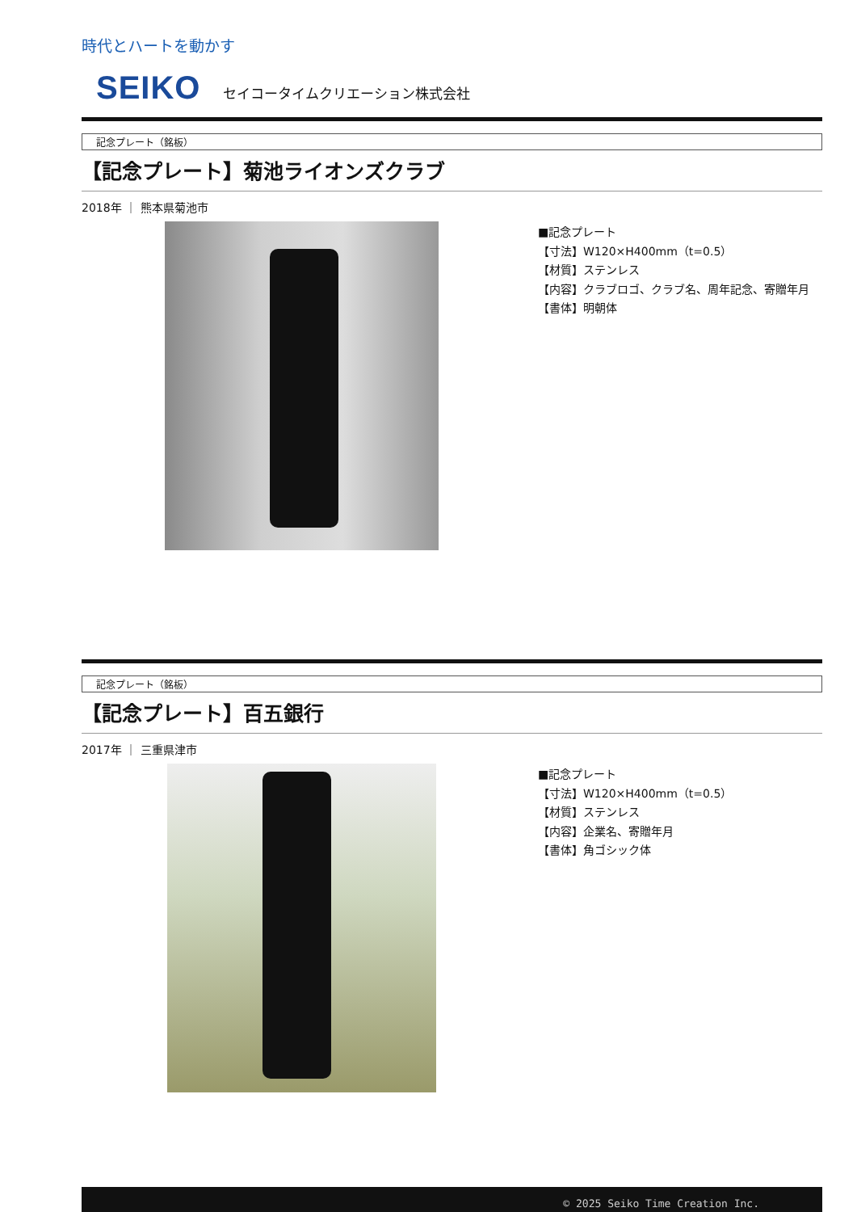時代とハートを動かす
SEIKO セイコータイムクリエーション株式会社
記念プレート（銘板）
【記念プレート】菊池ライオンズクラブ
2018年 ｜ 熊本県菊池市
■記念プレート
【寸法】W120×H400mm（t=0.5）
【材質】ステンレス
【内容】クラブロゴ、クラブ名、周年記念、寄贈年月
【書体】明朝体
記念プレート（銘板）
【記念プレート】百五銀行
2017年 ｜ 三重県津市
■記念プレート
【寸法】W120×H400mm（t=0.5）
【材質】ステンレス
【内容】企業名、寄贈年月
【書体】角ゴシック体
© 2025 Seiko Time Creation Inc.